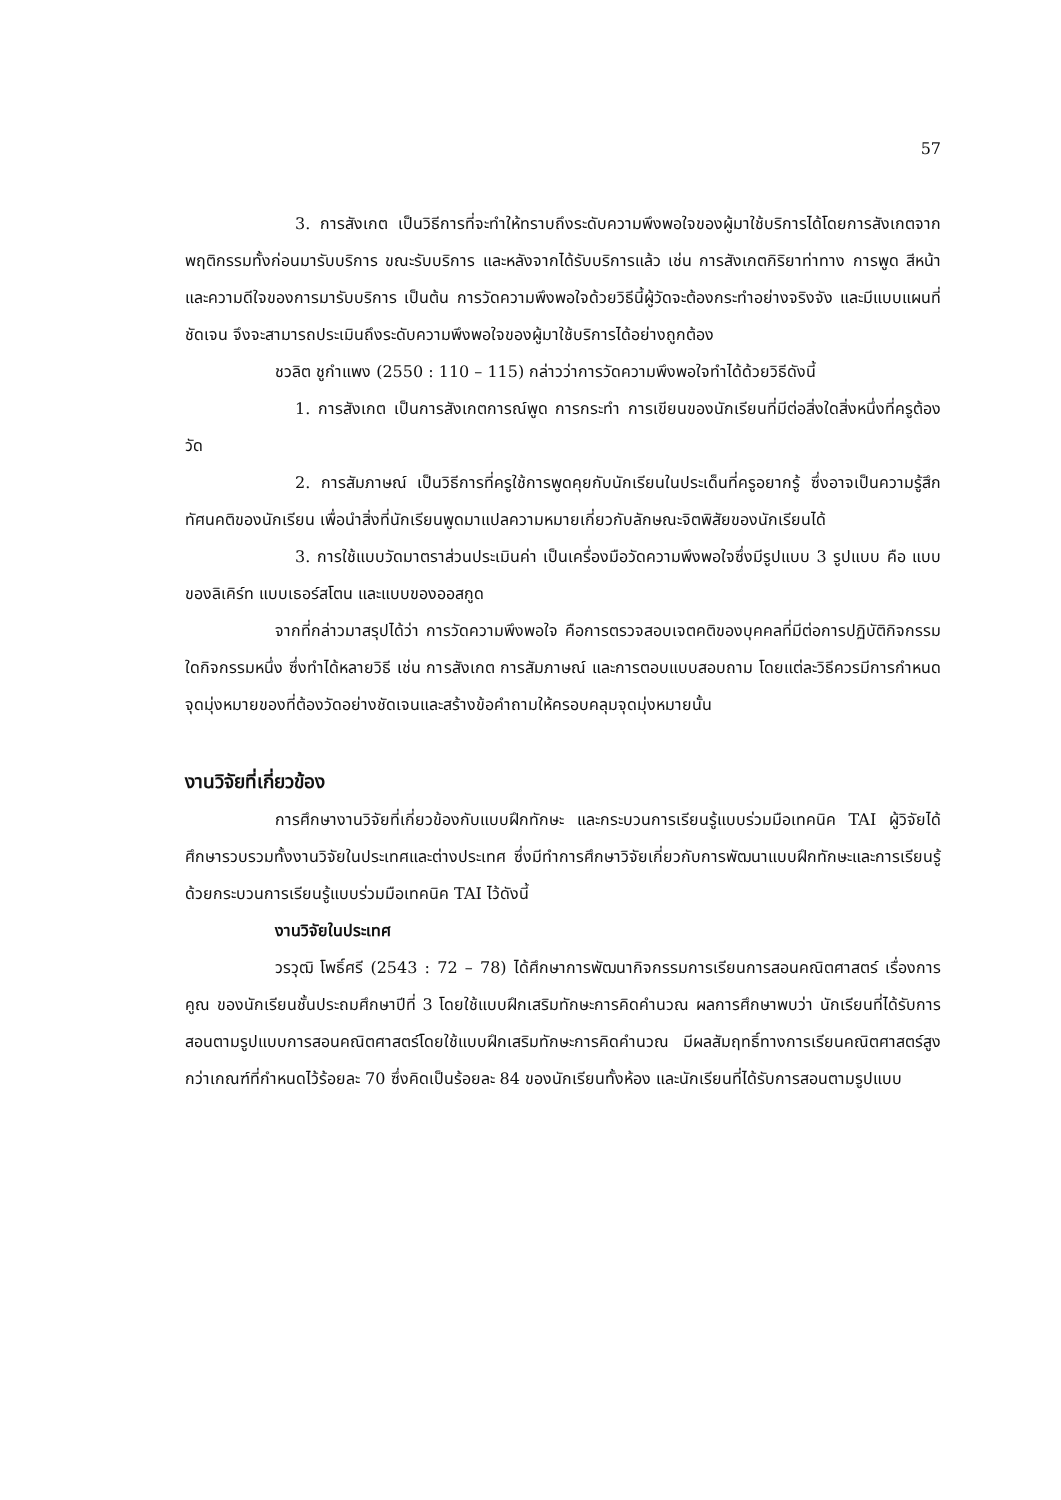57
3. การสังเกต เป็นวิธีการที่จะทำให้ทราบถึงระดับความพึงพอใจของผู้มาใช้บริการได้โดยการสังเกตจากพฤติกรรมทั้งก่อนมารับบริการ ขณะรับบริการ และหลังจากได้รับบริการแล้ว เช่น การสังเกตกิริยาท่าทาง การพูด สีหน้าและความดีใจของการมารับบริการ เป็นต้น การวัดความพึงพอใจด้วยวิธีนี้ผู้วัดจะต้องกระทำอย่างจริงจัง และมีแบบแผนที่ชัดเจน จึงจะสามารถประเมินถึงระดับความพึงพอใจของผู้มาใช้บริการได้อย่างถูกต้อง
ชวลิต ชูกำแพง (2550 : 110 – 115) กล่าวว่าการวัดความพึงพอใจทำได้ด้วยวิธีดังนี้
1. การสังเกต เป็นการสังเกตการณ์พูด การกระทำ การเขียนของนักเรียนที่มีต่อสิ่งใดสิ่งหนึ่งที่ครูต้องวัด
2. การสัมภาษณ์ เป็นวิธีการที่ครูใช้การพูดคุยกับนักเรียนในประเด็นที่ครูอยากรู้ ซึ่งอาจเป็นความรู้สึก ทัศนคติของนักเรียน เพื่อนำสิ่งที่นักเรียนพูดมาแปลความหมายเกี่ยวกับลักษณะจิตพิสัยของนักเรียนได้
3. การใช้แบบวัดมาตราส่วนประเมินค่า เป็นเครื่องมือวัดความพึงพอใจซึ่งมีรูปแบบ 3 รูปแบบ คือ แบบของลิเคิร์ท แบบเธอร์สโตน และแบบของออสกูด
จากที่กล่าวมาสรุปได้ว่า การวัดความพึงพอใจ คือการตรวจสอบเจตคติของบุคคลที่มีต่อการปฏิบัติกิจกรรมใดกิจกรรมหนึ่ง ซึ่งทำได้หลายวิธี เช่น การสังเกต การสัมภาษณ์ และการตอบแบบสอบถาม โดยแต่ละวิธีควรมีการกำหนดจุดมุ่งหมายของที่ต้องวัดอย่างชัดเจนและสร้างข้อคำถามให้ครอบคลุมจุดมุ่งหมายนั้น
งานวิจัยที่เกี่ยวข้อง
การศึกษางานวิจัยที่เกี่ยวข้องกับแบบฝึกทักษะ และกระบวนการเรียนรู้แบบร่วมมือเทคนิค TAI ผู้วิจัยได้ศึกษารวบรวมทั้งงานวิจัยในประเทศและต่างประเทศ ซึ่งมีทำการศึกษาวิจัยเกี่ยวกับการพัฒนาแบบฝึกทักษะและการเรียนรู้ด้วยกระบวนการเรียนรู้แบบร่วมมือเทคนิค TAI ไว้ดังนี้
งานวิจัยในประเทศ
วรวุฒิ โพธิ์ศรี (2543 : 72 – 78) ได้ศึกษาการพัฒนากิจกรรมการเรียนการสอนคณิตศาสตร์ เรื่องการคูณ ของนักเรียนชั้นประถมศึกษาปีที่ 3 โดยใช้แบบฝึกเสริมทักษะการคิดคำนวณ ผลการศึกษาพบว่า นักเรียนที่ได้รับการสอนตามรูปแบบการสอนคณิตศาสตร์โดยใช้แบบฝึกเสริมทักษะการคิดคำนวณ มีผลสัมฤทธิ์ทางการเรียนคณิตศาสตร์สูงกว่าเกณฑ์ที่กำหนดไว้ร้อยละ 70 ซึ่งคิดเป็นร้อยละ 84 ของนักเรียนทั้งห้อง และนักเรียนที่ได้รับการสอนตามรูปแบบ